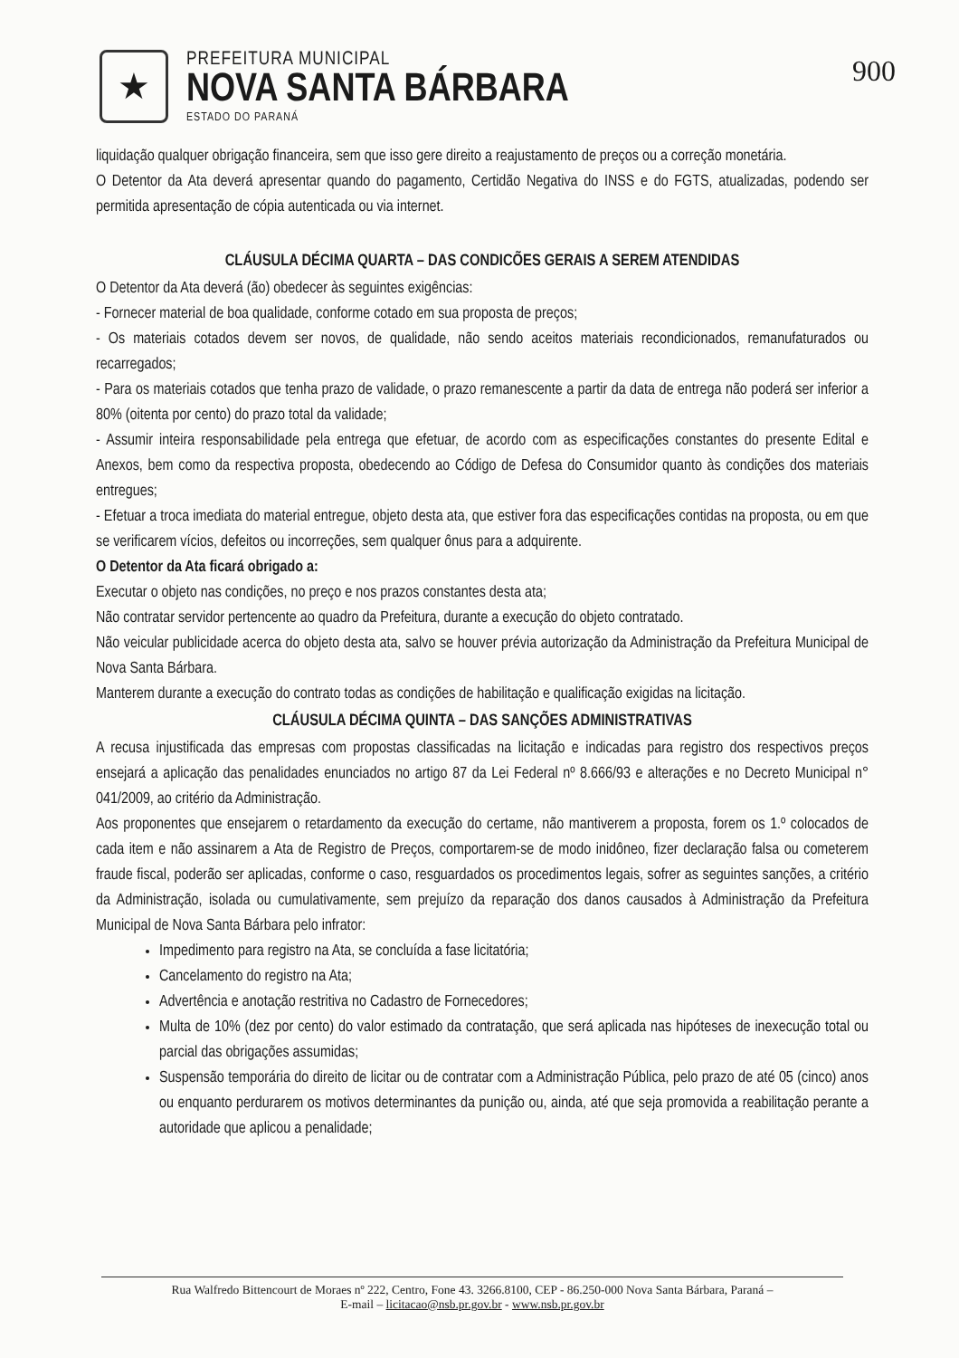★
PREFEITURA MUNICIPAL
NOVA SANTA BÁRBARA
ESTADO DO PARANÁ
900
liquidação qualquer obrigação financeira, sem que isso gere direito a reajustamento de preços ou a correção monetária.
O Detentor da Ata deverá apresentar quando do pagamento, Certidão Negativa do INSS e do FGTS, atualizadas, podendo ser permitida apresentação de cópia autenticada ou via internet.
CLÁUSULA DÉCIMA QUARTA – DAS CONDICÕES GERAIS A SEREM ATENDIDAS
O Detentor da Ata deverá (ão) obedecer às seguintes exigências:
- Fornecer material de boa qualidade, conforme cotado em sua proposta de preços;
- Os materiais cotados devem ser novos, de qualidade, não sendo aceitos materiais recondicionados, remanufaturados ou recarregados;
- Para os materiais cotados que tenha prazo de validade, o prazo remanescente a partir da data de entrega não poderá ser inferior a 80% (oitenta por cento) do prazo total da validade;
- Assumir inteira responsabilidade pela entrega que efetuar, de acordo com as especificações constantes do presente Edital e Anexos, bem como da respectiva proposta, obedecendo ao Código de Defesa do Consumidor quanto às condições dos materiais entregues;
- Efetuar a troca imediata do material entregue, objeto desta ata, que estiver fora das especificações contidas na proposta, ou em que se verificarem vícios, defeitos ou incorreções, sem qualquer ônus para a adquirente.
O Detentor da Ata ficará obrigado a:
Executar o objeto nas condições, no preço e nos prazos constantes desta ata;
Não contratar servidor pertencente ao quadro da Prefeitura, durante a execução do objeto contratado.
Não veicular publicidade acerca do objeto desta ata, salvo se houver prévia autorização da Administração da Prefeitura Municipal de Nova Santa Bárbara.
Manterem durante a execução do contrato todas as condições de habilitação e qualificação exigidas na licitação.
CLÁUSULA DÉCIMA QUINTA – DAS SANÇÕES ADMINISTRATIVAS
A recusa injustificada das empresas com propostas classificadas na licitação e indicadas para registro dos respectivos preços ensejará a aplicação das penalidades enunciados no artigo 87 da Lei Federal nº 8.666/93 e alterações e no Decreto Municipal n° 041/2009, ao critério da Administração.
Aos proponentes que ensejarem o retardamento da execução do certame, não mantiverem a proposta, forem os 1.º colocados de cada item e não assinarem a Ata de Registro de Preços, comportarem-se de modo inidôneo, fizer declaração falsa ou cometerem fraude fiscal, poderão ser aplicadas, conforme o caso, resguardados os procedimentos legais, sofrer as seguintes sanções, a critério da Administração, isolada ou cumulativamente, sem prejuízo da reparação dos danos causados à Administração da Prefeitura Municipal de Nova Santa Bárbara pelo infrator:
Impedimento para registro na Ata, se concluída a fase licitatória;
Cancelamento do registro na Ata;
Advertência e anotação restritiva no Cadastro de Fornecedores;
Multa de 10% (dez por cento) do valor estimado da contratação, que será aplicada nas hipóteses de inexecução total ou parcial das obrigações assumidas;
Suspensão temporária do direito de licitar ou de contratar com a Administração Pública, pelo prazo de até 05 (cinco) anos ou enquanto perdurarem os motivos determinantes da punição ou, ainda, até que seja promovida a reabilitação perante a autoridade que aplicou a penalidade;
Rua Walfredo Bittencourt de Moraes nº 222, Centro, Fone 43. 3266.8100, CEP - 86.250-000 Nova Santa Bárbara, Paraná –
E-mail – licitacao@nsb.pr.gov.br - www.nsb.pr.gov.br